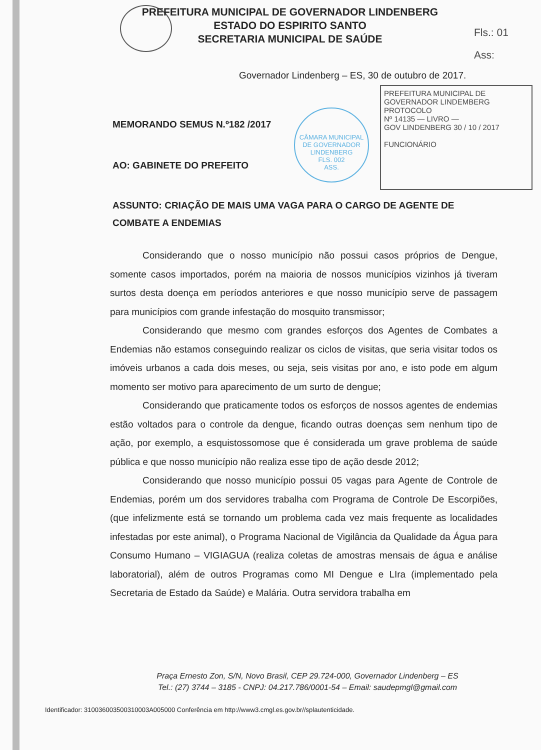PREFEITURA MUNICIPAL DE GOVERNADOR LINDENBERG
ESTADO DO ESPIRITO SANTO
SECRETARIA MUNICIPAL DE SAÚDE
Fls.: 01
Ass:
Governador Lindenberg – ES, 30 de outubro de 2017.
CÂMARA MUNICIPAL DE GOVERNADOR LINDENBERG
FLS. 002
ASS.
PREFEITURA MUNICIPAL DE GOVERNADOR LINDEMBERG
PROTOCOLO
Nº 14135 — LIVRO —
GOV LINDENBERG 30 / 10 / 2017
FUNCIONÁRIO
MEMORANDO SEMUS N.º182 /2017
AO: GABINETE DO PREFEITO
ASSUNTO: CRIAÇÃO DE MAIS UMA VAGA PARA O CARGO DE AGENTE DE COMBATE A ENDEMIAS
Considerando que o nosso município não possui casos próprios de Dengue, somente casos importados, porém na maioria de nossos municípios vizinhos já tiveram surtos desta doença em períodos anteriores e que nosso município serve de passagem para municípios com grande infestação do mosquito transmissor;
Considerando que mesmo com grandes esforços dos Agentes de Combates a Endemias não estamos conseguindo realizar os ciclos de visitas, que seria visitar todos os imóveis urbanos a cada dois meses, ou seja, seis visitas por ano, e isto pode em algum momento ser motivo para aparecimento de um surto de dengue;
Considerando que praticamente todos os esforços de nossos agentes de endemias estão voltados para o controle da dengue, ficando outras doenças sem nenhum tipo de ação, por exemplo, a esquistossomose que é considerada um grave problema de saúde pública e que nosso município não realiza esse tipo de ação desde 2012;
Considerando que nosso município possui 05 vagas para Agente de Controle de Endemias, porém um dos servidores trabalha com Programa de Controle De Escorpiões, (que infelizmente está se tornando um problema cada vez mais frequente as localidades infestadas por este animal), o Programa Nacional de Vigilância da Qualidade da Água para Consumo Humano – VIGIAGUA (realiza coletas de amostras mensais de água e análise laboratorial), além de outros Programas como MI Dengue e LIra (implementado pela Secretaria de Estado da Saúde) e Malária. Outra servidora trabalha em
Praça Ernesto Zon, S/N, Novo Brasil, CEP 29.724-000, Governador Lindenberg – ES
Tel.: (27) 3744 – 3185 - CNPJ: 04.217.786/0001-54 – Email: saudepmgl@gmail.com
Identificador: 310036003500310003A005000 Conferência em http://www3.cmgl.es.gov.br//splautenticidade.